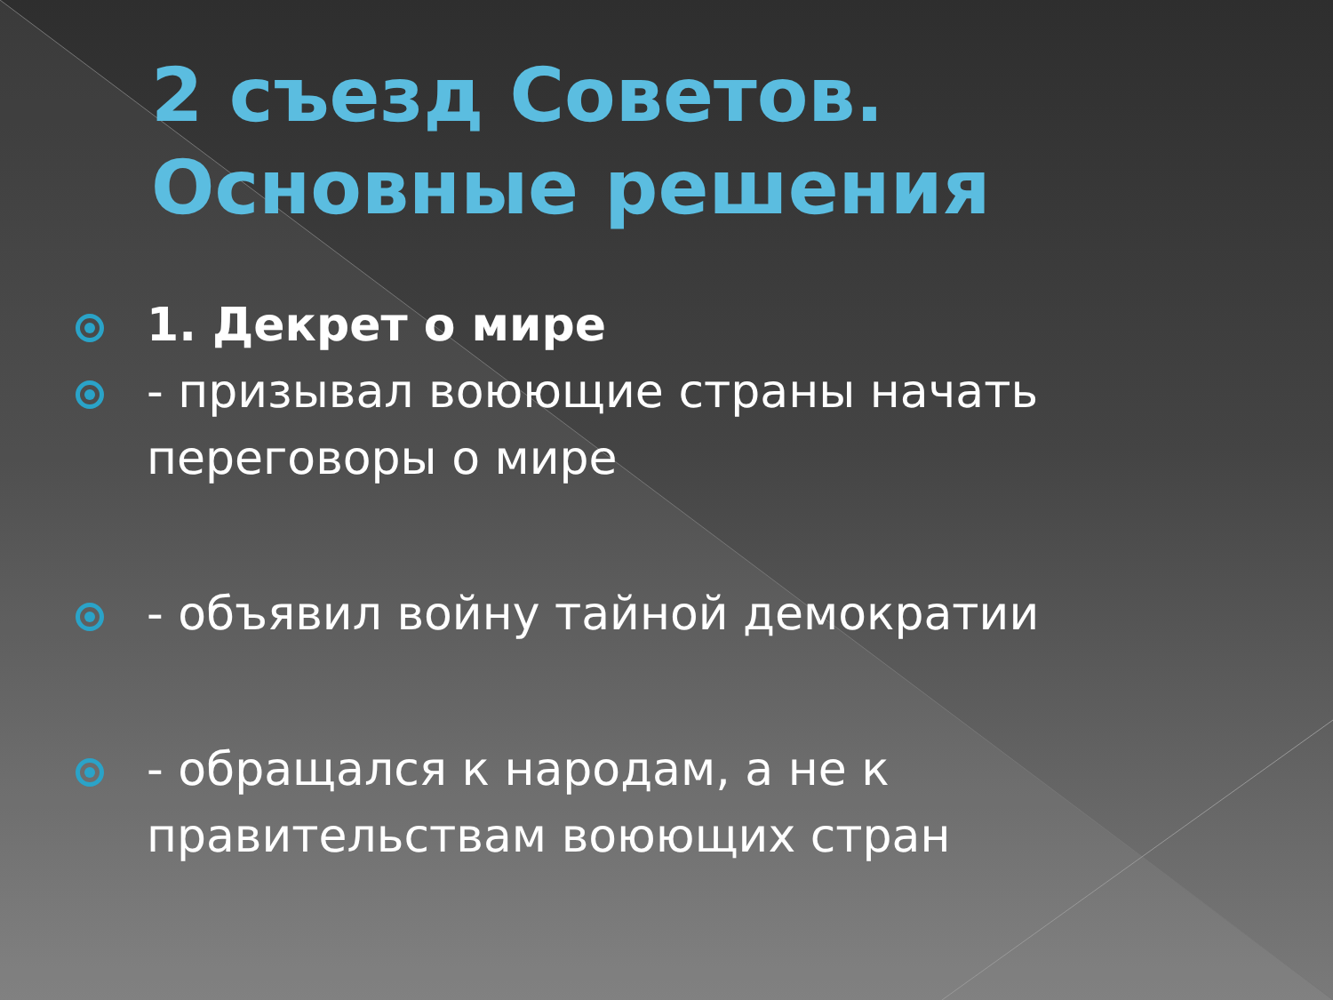2 съезд Советов.
Основные решения
1. Декрет о мире
- призывал воюющие страны начать переговоры о мире
- объявил войну тайной демократии
- обращался к народам, а не к правительствам воюющих стран